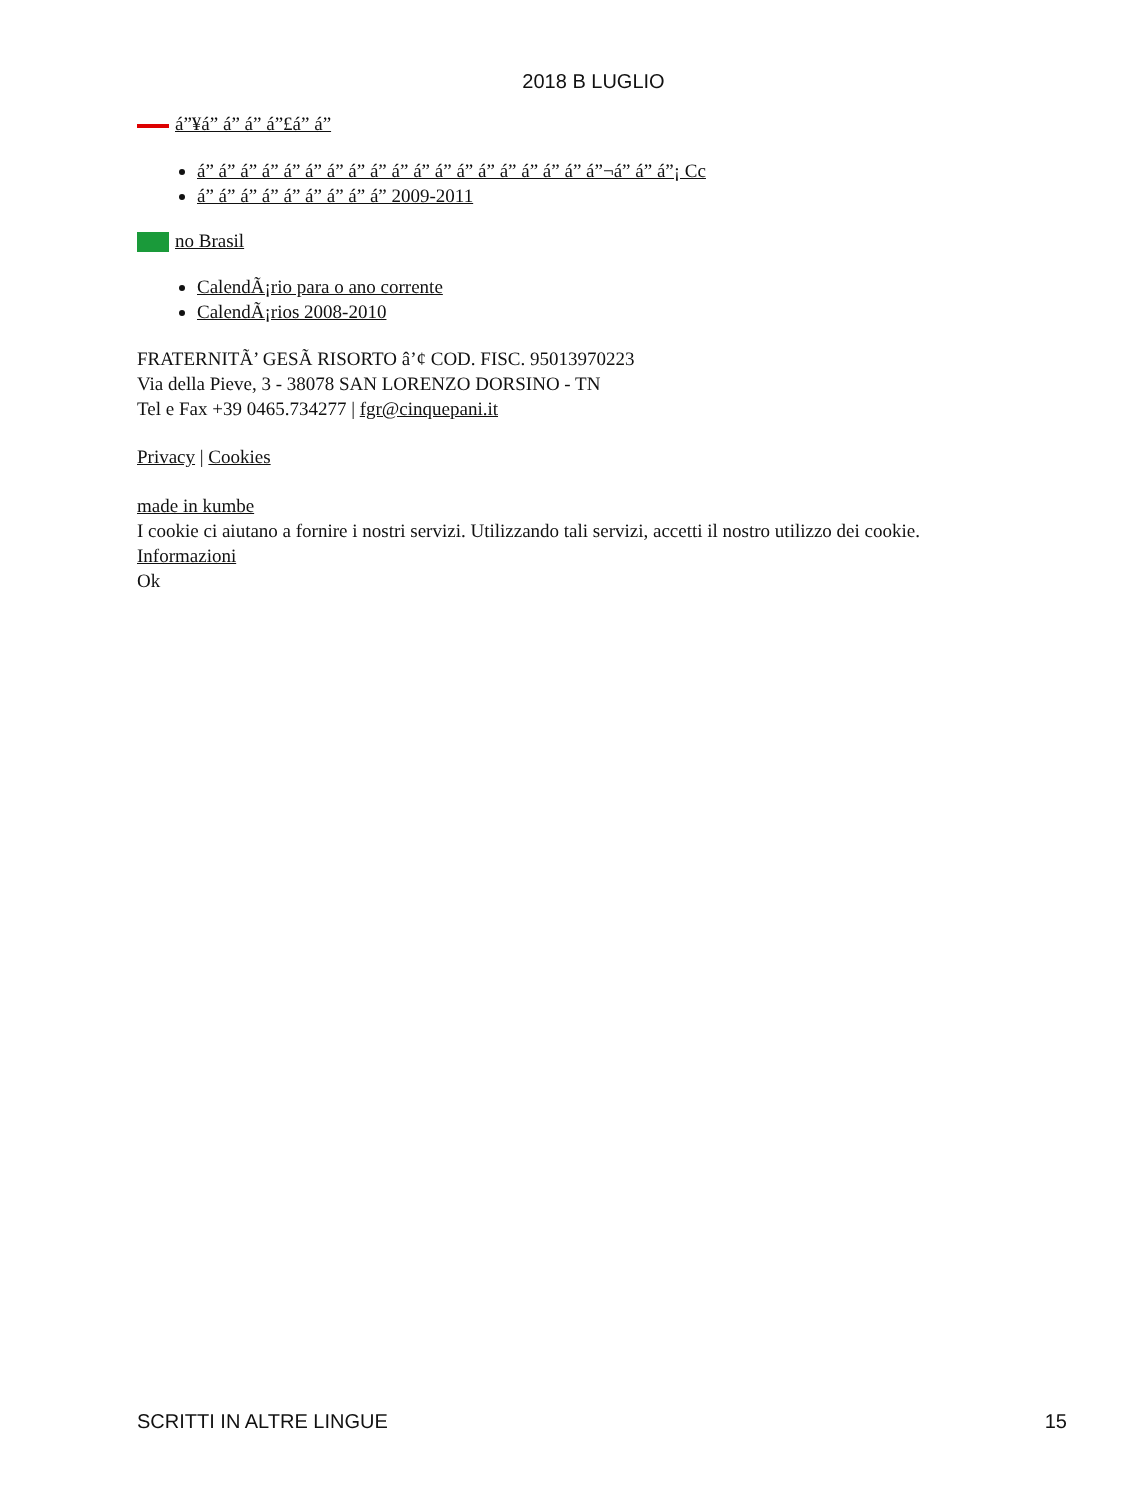2018 B LUGLIO
á”¥á” á” á” á”£á” á”
á” á” á” á” á” á” á” á” á” á” á” á” á” á” á” á” á” á” á”¬á” á” á”¡ Cc
á” á” á” á” á” á” á” á” á” 2009-2011
no Brasil
CalendÃ¡rio para o ano corrente
CalendÃ¡rios 2008-2010
FRATERNITÃ’ GESÃ RISORTO â’¢ COD. FISC. 95013970223
Via della Pieve, 3 - 38078 SAN LORENZO DORSINO - TN
Tel e Fax +39 0465.734277 | fgr@cinquepani.it
Privacy | Cookies
made in kumbe
I cookie ci aiutano a fornire i nostri servizi. Utilizzando tali servizi, accetti il nostro utilizzo dei cookie.
Informazioni
Ok
SCRITTI IN ALTRE LINGUE 15